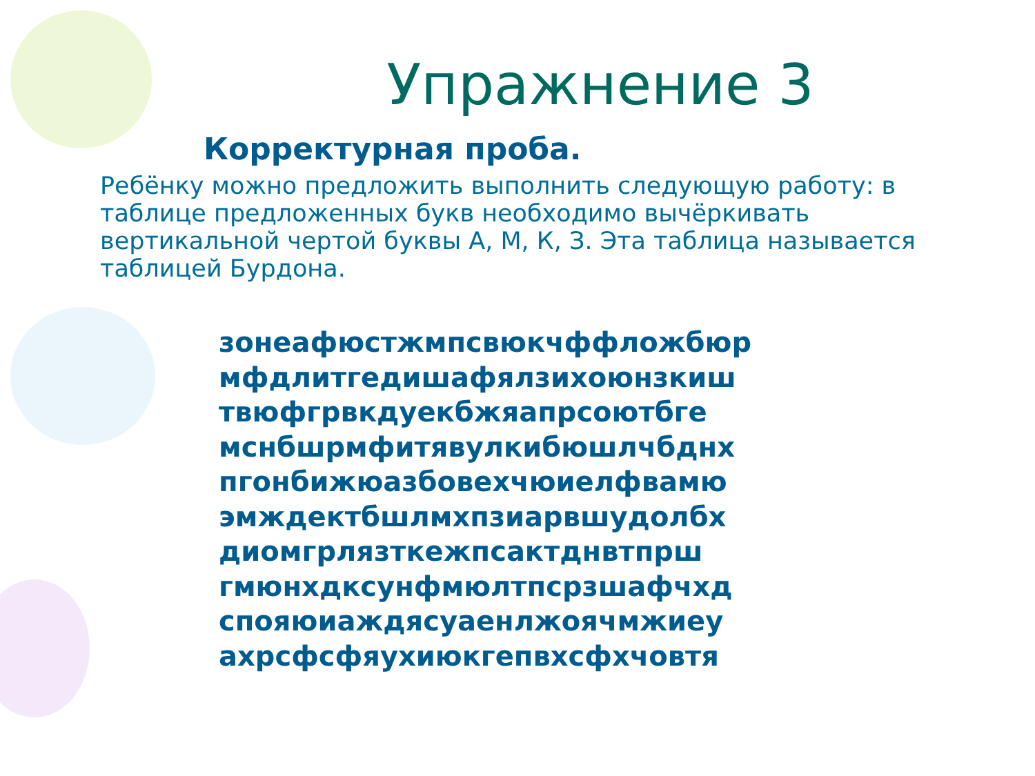Упражнение 3
Корректурная проба.
Ребёнку можно предложить выполнить следующую работу: в таблице предложенных букв необходимо вычёркивать вертикальной чертой буквы А, М, К, З. Эта таблица называется таблицей Бурдона.
зонеафюстжмпсвюкчффложбюр
мфдлитгедишафялзихоюнзкиш
твюфгрвкдуекбжяапрсоютбге
мснбшрмфитявулкибюшлчбднх
пгонбижюазбовехчюиелфвамю
эмждектбшлмхпзиарвшудолбх
диомгрлязткежпсактднвтпрш
гмюнхдксунфмюлтпсрзшафчхд
спояюиаждясуаенлжоячмжиеу
ахрсфсфяухиюкгепвхсфхчовтя